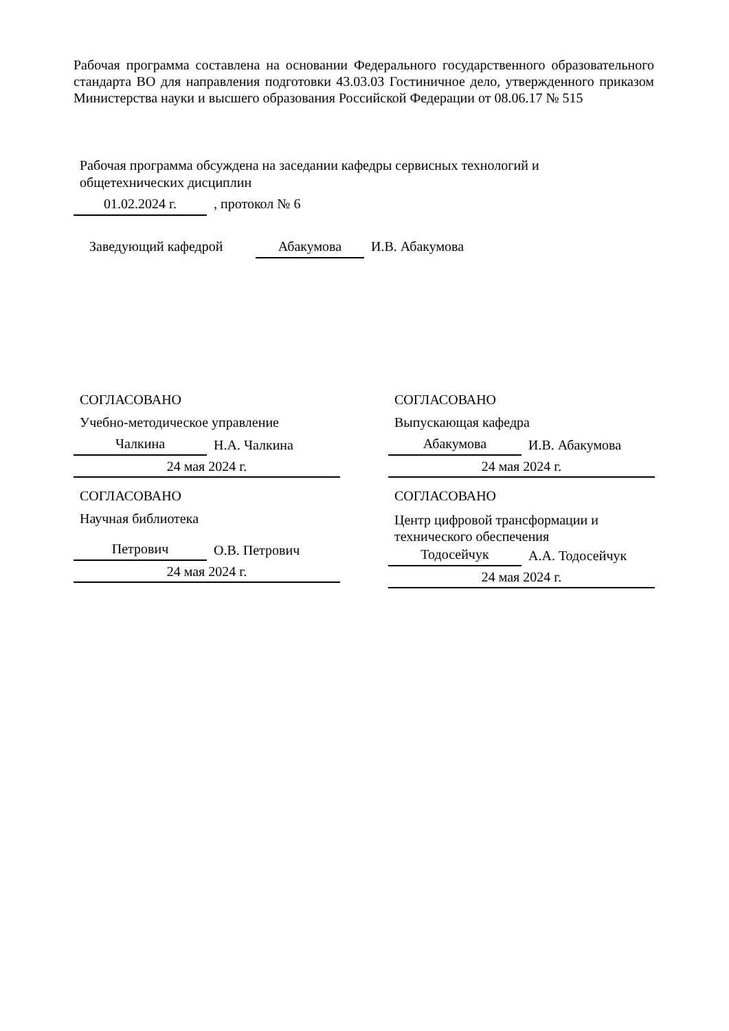Рабочая программа составлена на основании Федерального государственного образовательного стандарта ВО для направления подготовки 43.03.03 Гостиничное дело, утвержденного приказом Министерства науки и высшего образования Российской Федерации от 08.06.17 № 515
Рабочая программа обсуждена на заседании кафедры сервисных технологий и общетехнических дисциплин
01.02.2024 г.
, протокол № 6
Заведующий кафедрой
Абакумова
И.В. Абакумова
СОГЛАСОВАНО
Учебно-методическое управление
Чалкина
Н.А. Чалкина
24 мая 2024 г.
СОГЛАСОВАНО
Выпускающая кафедра
Абакумова
И.В. Абакумова
24 мая 2024 г.
СОГЛАСОВАНО
Научная библиотека
Петрович
О.В. Петрович
24 мая 2024 г.
СОГЛАСОВАНО
Центр цифровой трансформации и технического обеспечения
Тодосейчук
А.А. Тодосейчук
24 мая 2024 г.